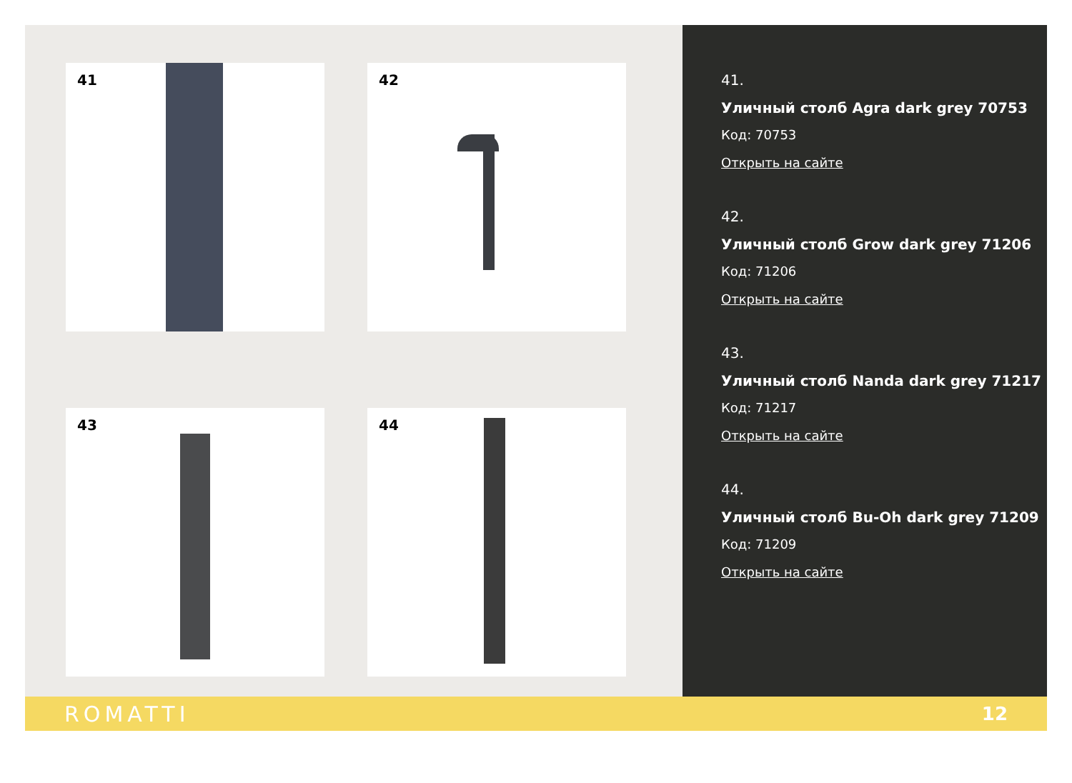41
42
43
44
41.
Уличный столб Agra dark grey 70753
Код: 70753
Открыть на сайте
42.
Уличный столб Grow dark grey 71206
Код: 71206
Открыть на сайте
43.
Уличный столб Nanda dark grey 71217
Код: 71217
Открыть на сайте
44.
Уличный столб Bu-Oh dark grey 71209
Код: 71209
Открыть на сайте
ROMATTI 12